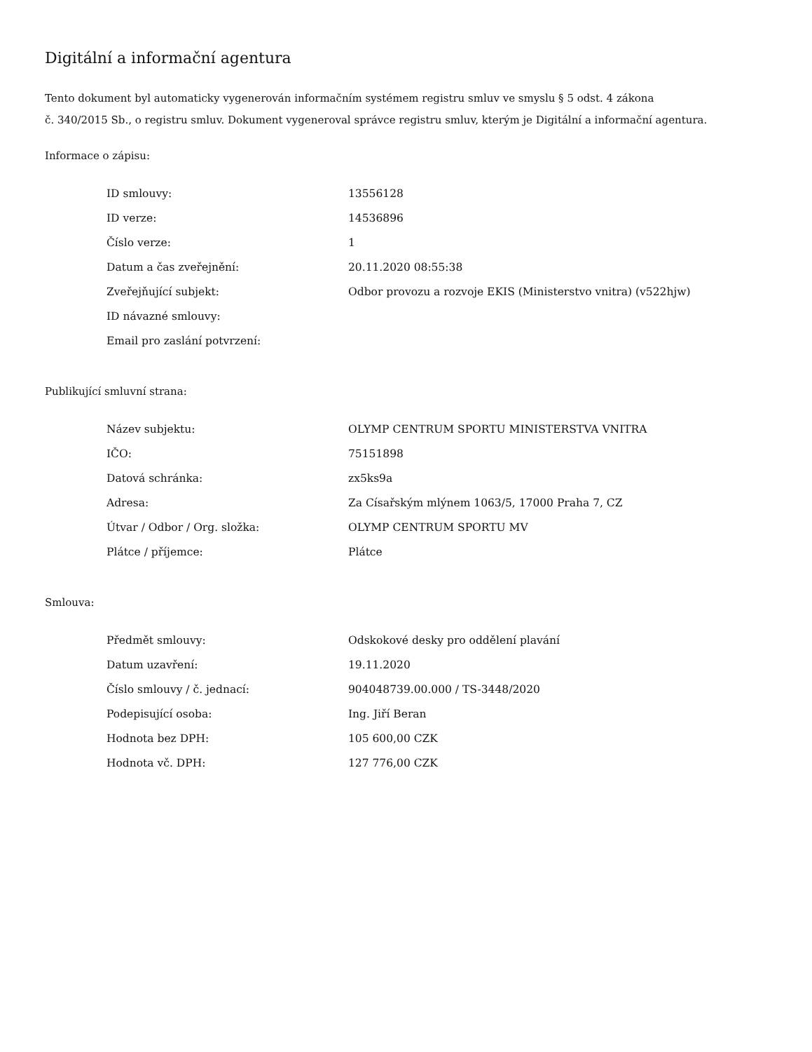Digitální a informační agentura
Tento dokument byl automaticky vygenerován informačním systémem registru smluv ve smyslu § 5 odst. 4 zákona
č. 340/2015 Sb., o registru smluv. Dokument vygeneroval správce registru smluv, kterým je Digitální a informační agentura.
Informace o zápisu:
| ID smlouvy: | 13556128 |
| ID verze: | 14536896 |
| Číslo verze: | 1 |
| Datum a čas zveřejnění: | 20.11.2020 08:55:38 |
| Zveřejňující subjekt: | Odbor provozu a rozvoje EKIS (Ministerstvo vnitra) (v522hjw) |
| ID návazné smlouvy: | |
| Email pro zaslání potvrzení: | |
Publikující smluvní strana:
| Název subjektu: | OLYMP CENTRUM SPORTU MINISTERSTVA VNITRA |
| IČO: | 75151898 |
| Datová schránka: | zx5ks9a |
| Adresa: | Za Císařským mlýnem 1063/5, 17000 Praha 7, CZ |
| Útvar / Odbor / Org. složka: | OLYMP CENTRUM SPORTU MV |
| Plátce / příjemce: | Plátce |
Smlouva:
| Předmět smlouvy: | Odskokové desky pro oddělení plavání |
| Datum uzavření: | 19.11.2020 |
| Číslo smlouvy / č. jednací: | 904048739.00.000 / TS-3448/2020 |
| Podepisující osoba: | Ing. Jiří Beran |
| Hodnota bez DPH: | 105 600,00 CZK |
| Hodnota vč. DPH: | 127 776,00 CZK |